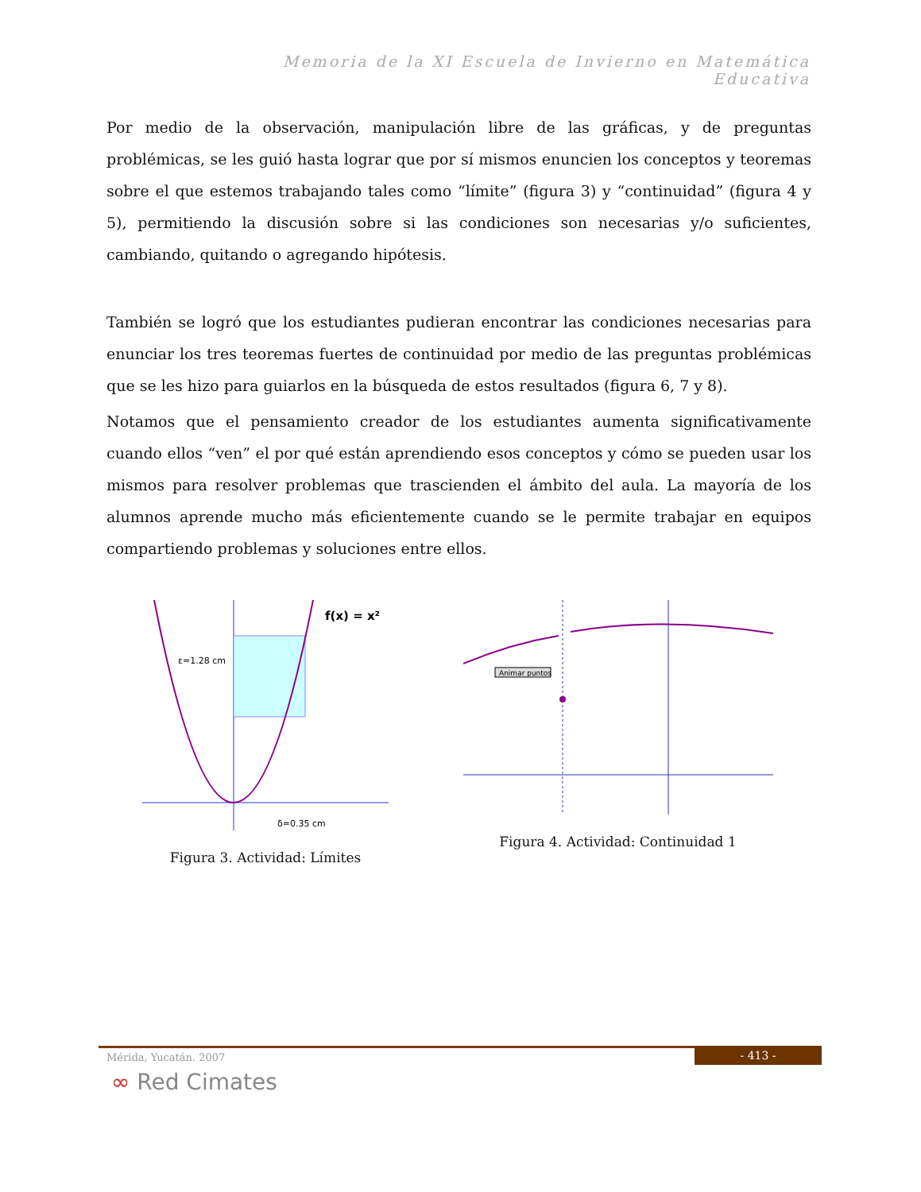Memoria de la XI Escuela de Invierno en Matemática Educativa
Por medio de la observación, manipulación libre de las gráficas, y de preguntas problémicas, se les guió hasta lograr que por sí mismos enuncien los conceptos y teoremas sobre el que estemos trabajando tales como “límite” (figura 3) y “continuidad” (figura 4 y 5), permitiendo la discusión sobre si las condiciones son necesarias y/o suficientes, cambiando, quitando o agregando hipótesis.
También se logró que los estudiantes pudieran encontrar las condiciones necesarias para enunciar los tres teoremas fuertes de continuidad por medio de las preguntas problémicas que se les hizo para guiarlos en la búsqueda de estos resultados (figura 6, 7 y 8).
Notamos que el pensamiento creador de los estudiantes aumenta significativamente cuando ellos “ven” el por qué están aprendiendo esos conceptos y cómo se pueden usar los mismos para resolver problemas que trascienden el ámbito del aula. La mayoría de los alumnos aprende mucho más eficientemente cuando se le permite trabajar en equipos compartiendo problemas y soluciones entre ellos.
f(x) = x²
ε=1.28 cm
δ=0.35 cm
Figura 3. Actividad: Límites
Animar puntos
Figura 4. Actividad: Continuidad 1
Mérida, Yucatán. 2007
- 413 -
∞ Red Cimates